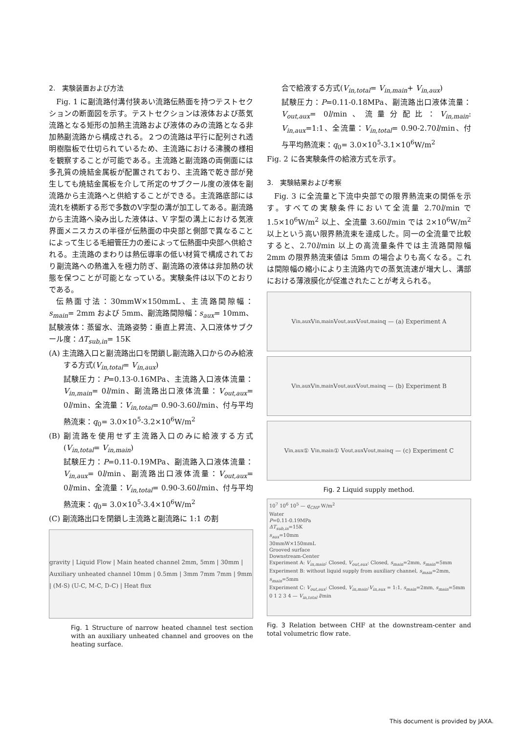2.　実験装置および方法
Fig. 1 に副流路付溝付狭あい流路伝熱面を持つテストセクションの断面図を示す。テストセクションは液体および蒸気流路となる矩形の加熱主流路および液体のみの流路となる非加熱副流路から構成される。２つの流路は平行に配列され透明樹脂板で仕切られているため、主流路における沸騰の様相を観察することが可能である。主流路と副流路の両側面には多孔質の焼結金属板が配置されており、主流路で乾き部が発生しても焼結金属板を介して所定のサブクール度の液体を副流路から主流路へと供給することができる。主流路底部には流れを横断する形で多数のV字型の溝が加工してある。副流路から主流路へ染み出した液体は、V 字型の溝上における気液界面メニスカスの半径が伝熱面の中央部と側部で異なることによって生じる毛細管圧力の差によって伝熱面中央部へ供給される。主流路のまわりは熱伝導率の低い材質で構成されており副流路への熱進入を極力防ぎ、副流路の液体は非加熱の状態を保つことが可能となっている。実験条件は以下のとおりである。
伝熱面寸法：30mmW×150mmL、主流路間隙幅：s<sub>main</sub>= 2mm および 5mm、副流路間隙幅：s<sub>aux</sub>= 10mm、試験液体：蒸留水、流路姿勢：垂直上昇流、入口液体サブクール度：ΔT<sub>sub,in</sub>= 15K
(A) 主流路入口と副流路出口を閉鎖し副流路入口からのみ給液する方式(V<sub>in,total</sub>= V<sub>in,aux</sub>)
試験圧力：P=0.13-0.16MPa、主流路入口液体流量：V<sub>in,main</sub>= 0l/min、副流路出口液体流量：V<sub>out,aux</sub>= 0l/min、全流量：V<sub>in,total</sub>= 0.90-3.60l/min、付与平均熱流束：q<sub>0</sub>= 3.0×10<sup>5</sup>-3.2×10<sup>6</sup>W/m<sup>2</sup>
(B) 副流路を使用せず主流路入口のみに給液する方式(V<sub>in,total</sub>= V<sub>in,main</sub>)
試験圧力：P=0.11-0.19MPa、副流路入口液体流量：V<sub>in,aux</sub>= 0l/min、副流路出口液体流量：V<sub>out,aux</sub>= 0l/min、全流量：V<sub>in,total</sub>= 0.90-3.60l/min、付与平均熱流束：q<sub>0</sub>= 3.0×10<sup>5</sup>-3.4×10<sup>6</sup>W/m<sup>2</sup>
(C) 副流路出口を閉鎖し主流路と副流路に 1:1 の割
gravity | Liquid Flow | Main heated channel 2mm, 5mm | 30mm | Auxiliary unheated channel 10mm | 0.5mm | 3mm 7mm 7mm | 9mm | (M-S) (U-C, M-C, D-C) | Heat flux
Fig. 1 Structure of narrow heated channel test section with an auxiliary unheated channel and grooves on the heating surface.
合で給液する方式(V<sub>in,total</sub>= V<sub>in,main</sub>+ V<sub>in,aux</sub>)
試験圧力：P=0.11-0.18MPa、副流路出口液体流量：V<sub>out,aux</sub>= 0l/min、流量分配比：V<sub>in,main</sub>: V<sub>in,aux</sub>=1:1、全流量：V<sub>in,total</sub>= 0.90-2.70l/min、付与平均熱流束：q<sub>0</sub>= 3.0×10<sup>5</sup>-3.1×10<sup>6</sup>W/m<sup>2</sup>
Fig. 2 に各実験条件の給液方式を示す。
3.　実験結果および考察
Fig. 3 に全流量と下流中央部での限界熱流束の関係を示す。すべての実験条件において全流量 2.70l/min で 1.5×10<sup>6</sup>W/m<sup>2</sup> 以上、全流量 3.60l/min では 2×10<sup>6</sup>W/m<sup>2</sup> 以上という高い限界熱流束を達成した。同一の全流量で比較すると、2.70l/min 以上の高流量条件では主流路間隙幅 2mm の限界熱流束値は 5mm の場合よりも高くなる。これは間隙幅の縮小により主流路内での蒸気流速が増大し、溝部における薄液膜化が促進されたことが考えられる。
V<sub>in,aux</sub> V<sub>in,main</sub> V<sub>out,aux</sub> V<sub>out,main</sub> q — (a) Experiment A
V<sub>in,aux</sub> V<sub>in,main</sub> V<sub>out,aux</sub> V<sub>out,main</sub> q — (b) Experiment B
V<sub>in,aux</sub> ① V<sub>in,main</sub> ① V<sub>out,aux</sub> V<sub>out,main</sub> q — (c) Experiment C
Fig. 2 Liquid supply method.
10<sup>7</sup> 10<sup>6</sup> 10<sup>5</sup> — q<sub>CHF</sub> W/m<sup>2</sup>
Water
P=0.11-0.19MPa
ΔT<sub>sub,in</sub>=15K
s<sub>aux</sub>=10mm
30mmW×150mmL
Grooved surface
Downstream-Center
Experiment A: V<sub>in,main</sub>: Closed, V<sub>out,aux</sub>: Closed, s<sub>main</sub>=2mm, s<sub>main</sub>=5mm
Experiment B: without liquid supply from auxiliary channel, s<sub>main</sub>=2mm, s<sub>main</sub>=5mm
Experiment C: V<sub>out,aux</sub>: Closed, V<sub>in,main</sub>:V<sub>in,aux</sub> = 1:1, s<sub>main</sub>=2mm, s<sub>main</sub>=5mm
0 1 2 3 4 — V<sub>in,total</sub> l/min
Fig. 3 Relation between CHF at the downstream-center and total volumetric flow rate.
This document is provided by JAXA.